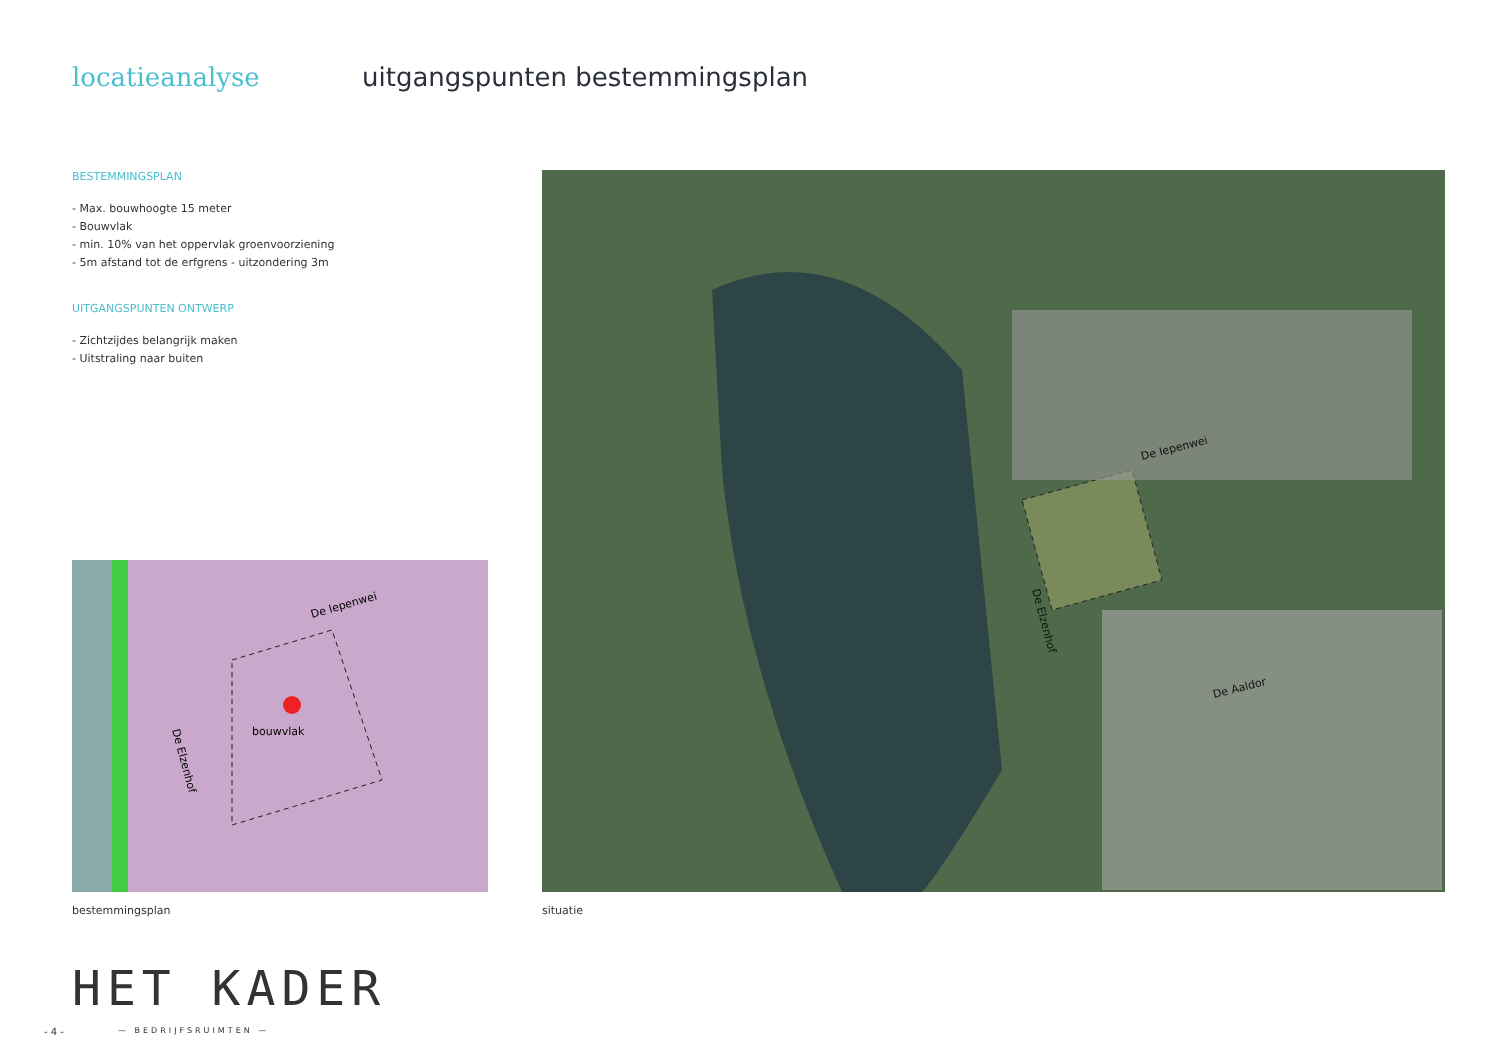locatieanalyse uitgangspunten bestemmingsplan
BESTEMMINGSPLAN
- Max. bouwhoogte 15 meter
- Bouwvlak
- min. 10% van het oppervlak groenvoorziening
- 5m afstand tot de erfgrens - uitzondering 3m
UITGANGSPUNTEN ONTWERP
- Zichtzijdes belangrijk maken
- Uitstraling naar buiten
De Iepenwei
bouwvlak
De Elzenhof
De Iepenwei
De Elzenhof
De Aaldor
bestemmingsplan situatie
HET KADER
— BEDRIJFSRUIMTEN —
- 4 -